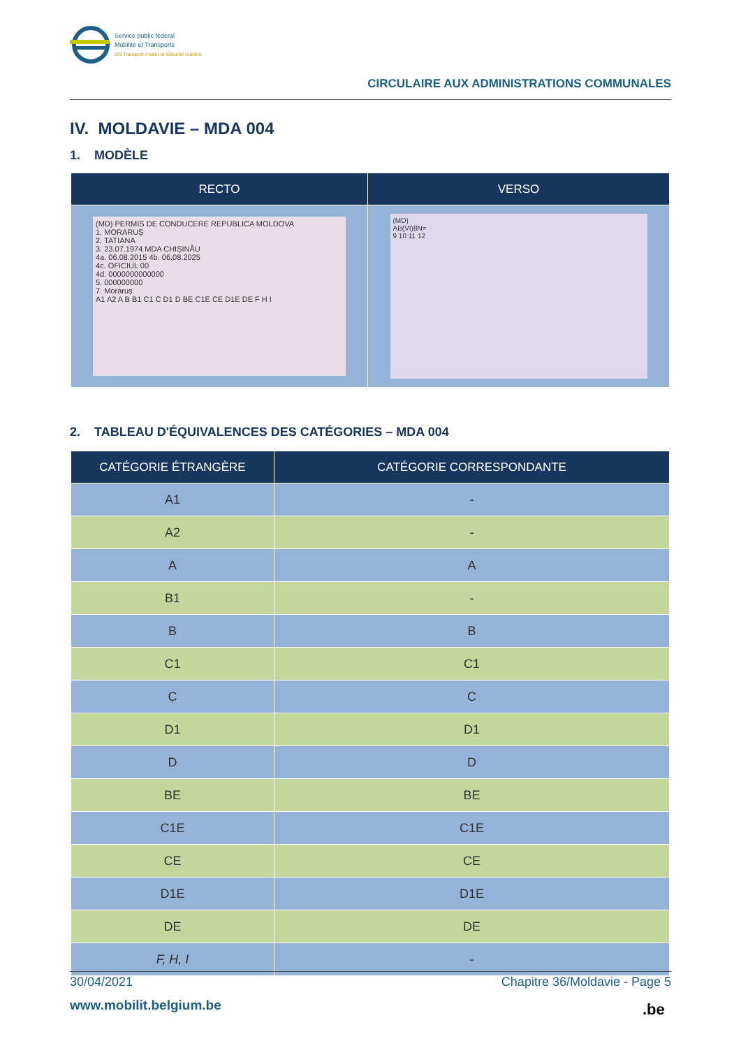Service public fédéral
Mobilité et Transports
DG Transport routier et Sécurité routière
CIRCULAIRE AUX ADMINISTRATIONS COMMUNALES
IV. MOLDAVIE – MDA 004
1. MODÈLE
| RECTO | VERSO |
| --- | --- |
| (MD) PERMIS DE CONDUCERE REPUBLICA MOLDOVA 1. MORARUȘ 2. TATIANA 3. 23.07.1974 MDA CHIȘINĂU 4a. 06.08.2015 4b. 06.08.2025 4c. OFICIUL 00 4d. 0000000000000 5. 000000000 7. Moraruș A1 A2 A B B1 C1 C D1 D BE C1E CE D1E DE F H I | (MD) AB(VI)8N= 9 10 11 12 |
2. TABLEAU D'ÉQUIVALENCES DES CATÉGORIES – MDA 004
| CATÉGORIE ÉTRANGÈRE | CATÉGORIE CORRESPONDANTE |
| --- | --- |
| A1 | - |
| A2 | - |
| A | A |
| B1 | - |
| B | B |
| C1 | C1 |
| C | C |
| D1 | D1 |
| D | D |
| BE | BE |
| C1E | C1E |
| CE | CE |
| D1E | D1E |
| DE | DE |
| F, H, I | - |
30/04/2021 Chapitre 36/Moldavie - Page 5
www.mobilit.belgium.be .be